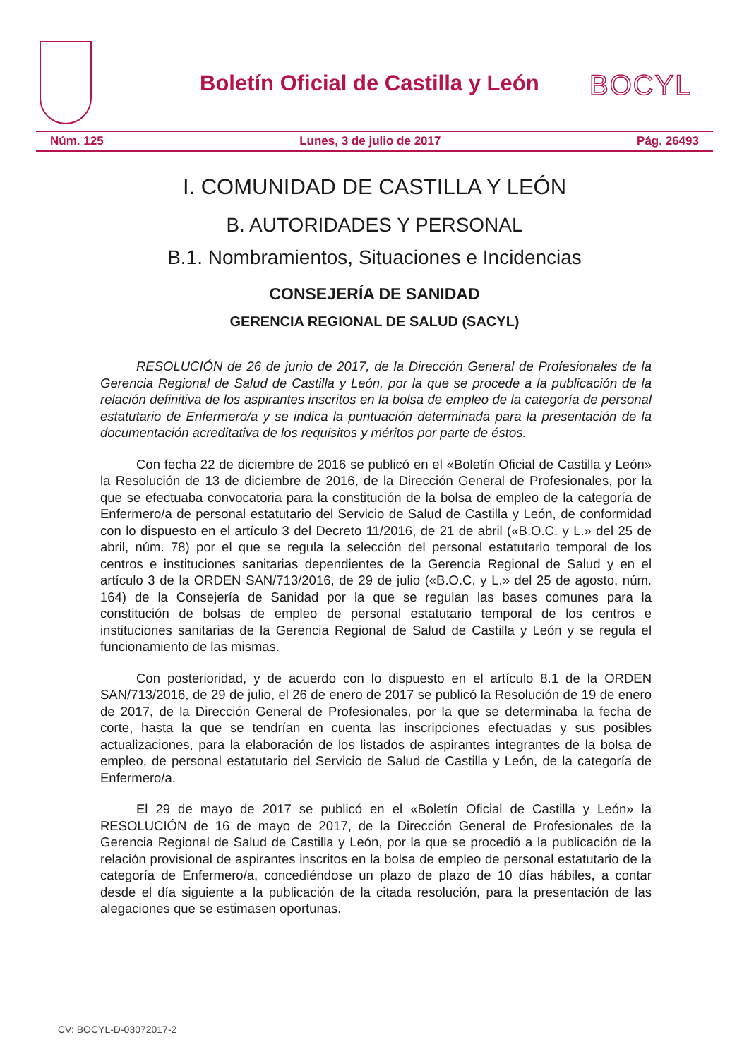Boletín Oficial de Castilla y León
BOCYL
Núm. 125 Lunes, 3 de julio de 2017 Pág. 26493
I. COMUNIDAD DE CASTILLA Y LEÓN
B. AUTORIDADES Y PERSONAL
B.1. Nombramientos, Situaciones e Incidencias
CONSEJERÍA DE SANIDAD
GERENCIA REGIONAL DE SALUD (SACYL)
RESOLUCIÓN de 26 de junio de 2017, de la Dirección General de Profesionales de la Gerencia Regional de Salud de Castilla y León, por la que se procede a la publicación de la relación definitiva de los aspirantes inscritos en la bolsa de empleo de la categoría de personal estatutario de Enfermero/a y se indica la puntuación determinada para la presentación de la documentación acreditativa de los requisitos y méritos por parte de éstos.
Con fecha 22 de diciembre de 2016 se publicó en el «Boletín Oficial de Castilla y León» la Resolución de 13 de diciembre de 2016, de la Dirección General de Profesionales, por la que se efectuaba convocatoria para la constitución de la bolsa de empleo de la categoría de Enfermero/a de personal estatutario del Servicio de Salud de Castilla y León, de conformidad con lo dispuesto en el artículo 3 del Decreto 11/2016, de 21 de abril («B.O.C. y L.» del 25 de abril, núm. 78) por el que se regula la selección del personal estatutario temporal de los centros e instituciones sanitarias dependientes de la Gerencia Regional de Salud y en el artículo 3 de la ORDEN SAN/713/2016, de 29 de julio («B.O.C. y L.» del 25 de agosto, núm. 164) de la Consejería de Sanidad por la que se regulan las bases comunes para la constitución de bolsas de empleo de personal estatutario temporal de los centros e instituciones sanitarias de la Gerencia Regional de Salud de Castilla y León y se regula el funcionamiento de las mismas.
Con posterioridad, y de acuerdo con lo dispuesto en el artículo 8.1 de la ORDEN SAN/713/2016, de 29 de julio, el 26 de enero de 2017 se publicó la Resolución de 19 de enero de 2017, de la Dirección General de Profesionales, por la que se determinaba la fecha de corte, hasta la que se tendrían en cuenta las inscripciones efectuadas y sus posibles actualizaciones, para la elaboración de los listados de aspirantes integrantes de la bolsa de empleo, de personal estatutario del Servicio de Salud de Castilla y León, de la categoría de Enfermero/a.
El 29 de mayo de 2017 se publicó en el «Boletín Oficial de Castilla y León» la RESOLUCIÓN de 16 de mayo de 2017, de la Dirección General de Profesionales de la Gerencia Regional de Salud de Castilla y León, por la que se procedió a la publicación de la relación provisional de aspirantes inscritos en la bolsa de empleo de personal estatutario de la categoría de Enfermero/a, concediéndose un plazo de plazo de 10 días hábiles, a contar desde el día siguiente a la publicación de la citada resolución, para la presentación de las alegaciones que se estimasen oportunas.
CV: BOCYL-D-03072017-2